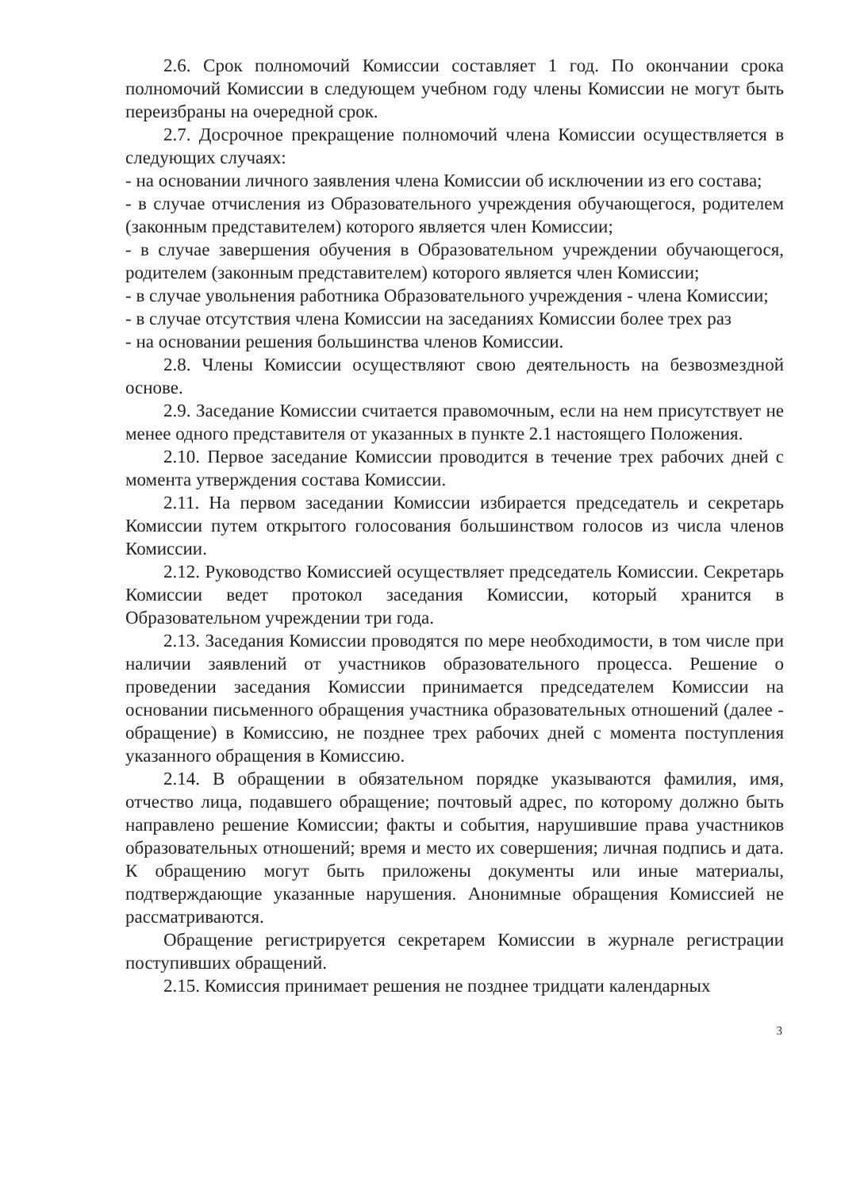2.6. Срок полномочий Комиссии составляет 1 год. По окончании срока полномочий Комиссии в следующем учебном году члены Комиссии не могут быть переизбраны на очередной срок.
2.7. Досрочное прекращение полномочий члена Комиссии осуществляется в следующих случаях:
- на основании личного заявления члена Комиссии об исключении из его состава;
- в случае отчисления из Образовательного учреждения обучающегося, родителем (законным представителем) которого является член Комиссии;
- в случае завершения обучения в Образовательном учреждении обучающегося, родителем (законным представителем) которого является член Комиссии;
- в случае увольнения работника Образовательного учреждения - члена Комиссии;
- в случае отсутствия члена Комиссии на заседаниях Комиссии более трех раз
- на основании решения большинства членов Комиссии.
2.8. Члены Комиссии осуществляют свою деятельность на безвозмездной основе.
2.9. Заседание Комиссии считается правомочным, если на нем присутствует не менее одного представителя от указанных в пункте 2.1 настоящего Положения.
2.10. Первое заседание Комиссии проводится в течение трех рабочих дней с момента утверждения состава Комиссии.
2.11. На первом заседании Комиссии избирается председатель и секретарь Комиссии путем открытого голосования большинством голосов из числа членов Комиссии.
2.12. Руководство Комиссией осуществляет председатель Комиссии. Секретарь Комиссии ведет протокол заседания Комиссии, который хранится в Образовательном учреждении три года.
2.13. Заседания Комиссии проводятся по мере необходимости, в том числе при наличии заявлений от участников образовательного процесса. Решение о проведении заседания Комиссии принимается председателем Комиссии на основании письменного обращения участника образовательных отношений (далее - обращение) в Комиссию, не позднее трех рабочих дней с момента поступления указанного обращения в Комиссию.
2.14. В обращении в обязательном порядке указываются фамилия, имя, отчество лица, подавшего обращение; почтовый адрес, по которому должно быть направлено решение Комиссии; факты и события, нарушившие права участников образовательных отношений; время и место их совершения; личная подпись и дата. К обращению могут быть приложены документы или иные материалы, подтверждающие указанные нарушения. Анонимные обращения Комиссией не рассматриваются.
Обращение регистрируется секретарем Комиссии в журнале регистрации поступивших обращений.
2.15. Комиссия принимает решения не позднее тридцати календарных
3